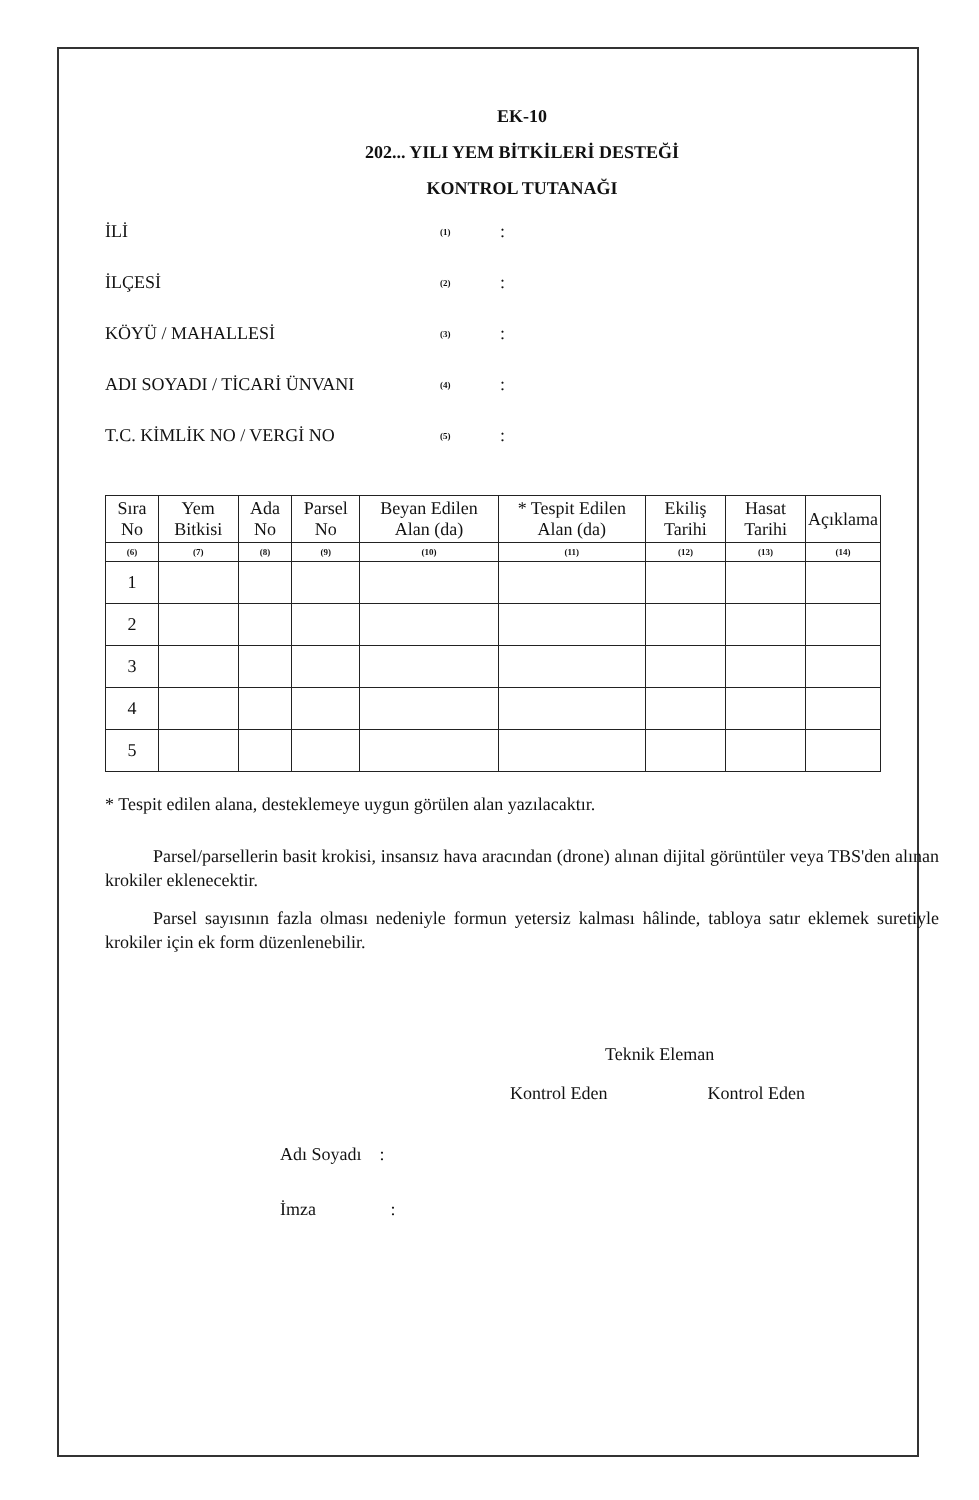EK-10
202... YILI YEM BİTKİLERİ DESTEĞİ
KONTROL TUTANAĞI
İLİ (1):
İLÇESİ (2):
KÖYÜ / MAHALLESİ (3):
ADI SOYADI / TİCARİ ÜNVANI (4):
T.C. KİMLİK NO / VERGİ NO (5):
| Sıra No | Yem Bitkisi | Ada No | Parsel No | Beyan Edilen Alan (da) | * Tespit Edilen Alan (da) | Ekiliş Tarihi | Hasat Tarihi | Açıklama |
| --- | --- | --- | --- | --- | --- | --- | --- | --- |
| (6) | (7) | (8) | (9) | (10) | (11) | (12) | (13) | (14) |
| 1 | | | | | | | | |
| 2 | | | | | | | | |
| 3 | | | | | | | | |
| 4 | | | | | | | | |
| 5 | | | | | | | | |
* Tespit edilen alana, desteklemeye uygun görülen alan yazılacaktır.
Parsel/parsellerin basit krokisi, insansız hava aracından (drone) alınan dijital görüntüler veya TBS'den alınan krokiler eklenecektir.
Parsel sayısının fazla olması nedeniyle formun yetersiz kalması hâlinde, tabloya satır eklemek suretiyle krokiler için ek form düzenlenebilir.
Teknik Eleman
Kontrol Eden Kontrol Eden
Adı Soyadı :
İmza :